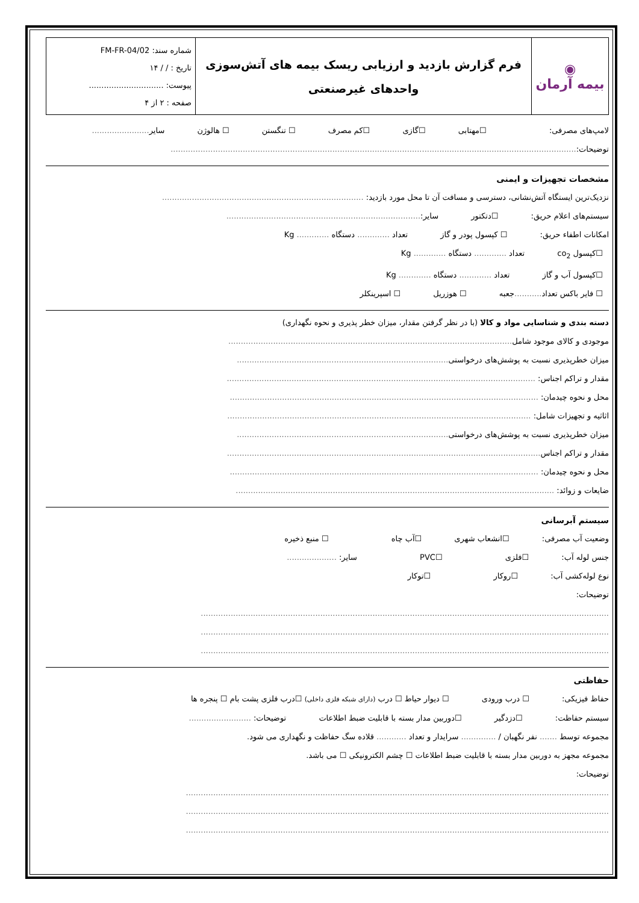| ◉ بیمه آرمان | فرم گزارش بازدید و ارزیابی ریسک بیمه های آتش‌سوزی واحدهای غیرصنعتی | شماره سند: FM-FR-04/02 تاریخ : / / ۱۴ پیوست: .............................. صفحه : ۲ از ۴ |
لامپ‌های مصرفی: ☐مهتابی ☐گازی ☐کم مصرف ☐ تنگستن ☐ هالوژن سایر.......................
توضیحات:...................................................................................................................................................................
مشخصات تجهیزات و ایمنی
نزدیک‌ترین ایستگاه آتش‌نشانی، دسترسی و مسافت آن تا محل مورد بازدید: .................................................................................
سیستم‌های اعلام حریق: ☐دتکتور سایر:..............................................................................
امکانات اطفاء حریق: ☐ کپسول پودر و گاز تعداد ............. دستگاه ............. Kg
☐کپسول co<sub>2</sub> تعداد ............. دستگاه ............. Kg
☐کپسول آب و گاز تعداد ............. دستگاه ............. Kg
☐ فایر باکس تعداد........... جعبه ☐ هوزریل ☐ اسپرینکلر
دسته بندی و شناسایی مواد و کالا (با در نظر گرفتن مقدار، میزان خطر پذیری و نحوه نگهداری)
موجودی و کالای موجود شامل..................................................................................................................
میزان خطرپذیری نسبت به پوشش‌های درخواستی.....................................................................................
مقدار و تراکم اجناس: ............................................................................................................................
محل و نحوه چیدمان: ............................................................................................................................
اثاثیه و تجهیزات شامل: ..........................................................................................................................
میزان خطرپذیری نسبت به پوشش‌های درخواستی.....................................................................................
مقدار و تراکم اجناس..............................................................................................................................
محل و نحوه چیدمان: ............................................................................................................................
ضایعات و زوائد: ................................................................................................................................
سیستم آبرسانی
وضعیت آب مصرفی: ☐انشعاب شهری ☐آب چاه ☐ منبع ذخیره
جنس لوله آب: ☐فلزی ☐PVC سایر: ....................
نوع لوله‌کشی آب: ☐روکار ☐توکار
توضیحات:
....................................................................................................................................................................
....................................................................................................................................................................
....................................................................................................................................................................
حفاظتی
حفاظ فیزیکی: ☐ درب ورودی ☐ دیوار حیاط ☐ درب (دارای شبکه فلزی داخلی) ☐درب فلزی پشت بام ☐ پنجره ها
سیستم حفاظت: ☐دزدگیر ☐دوربین مدار بسته با قابلیت ضبط اطلاعات توضیحات: .........................
مجموعه توسط ....... نفر نگهبان / .............. سرایدار و تعداد ............ قلاده سگ حفاظت و نگهداری می شود.
مجموعه مجهز به دوربین مدار بسته با قابلیت ضبط اطلاعات ☐ چشم الکترونیکی ☐ می باشد.
توضیحات:
..........................................................................................................................................................................
..........................................................................................................................................................................
..........................................................................................................................................................................